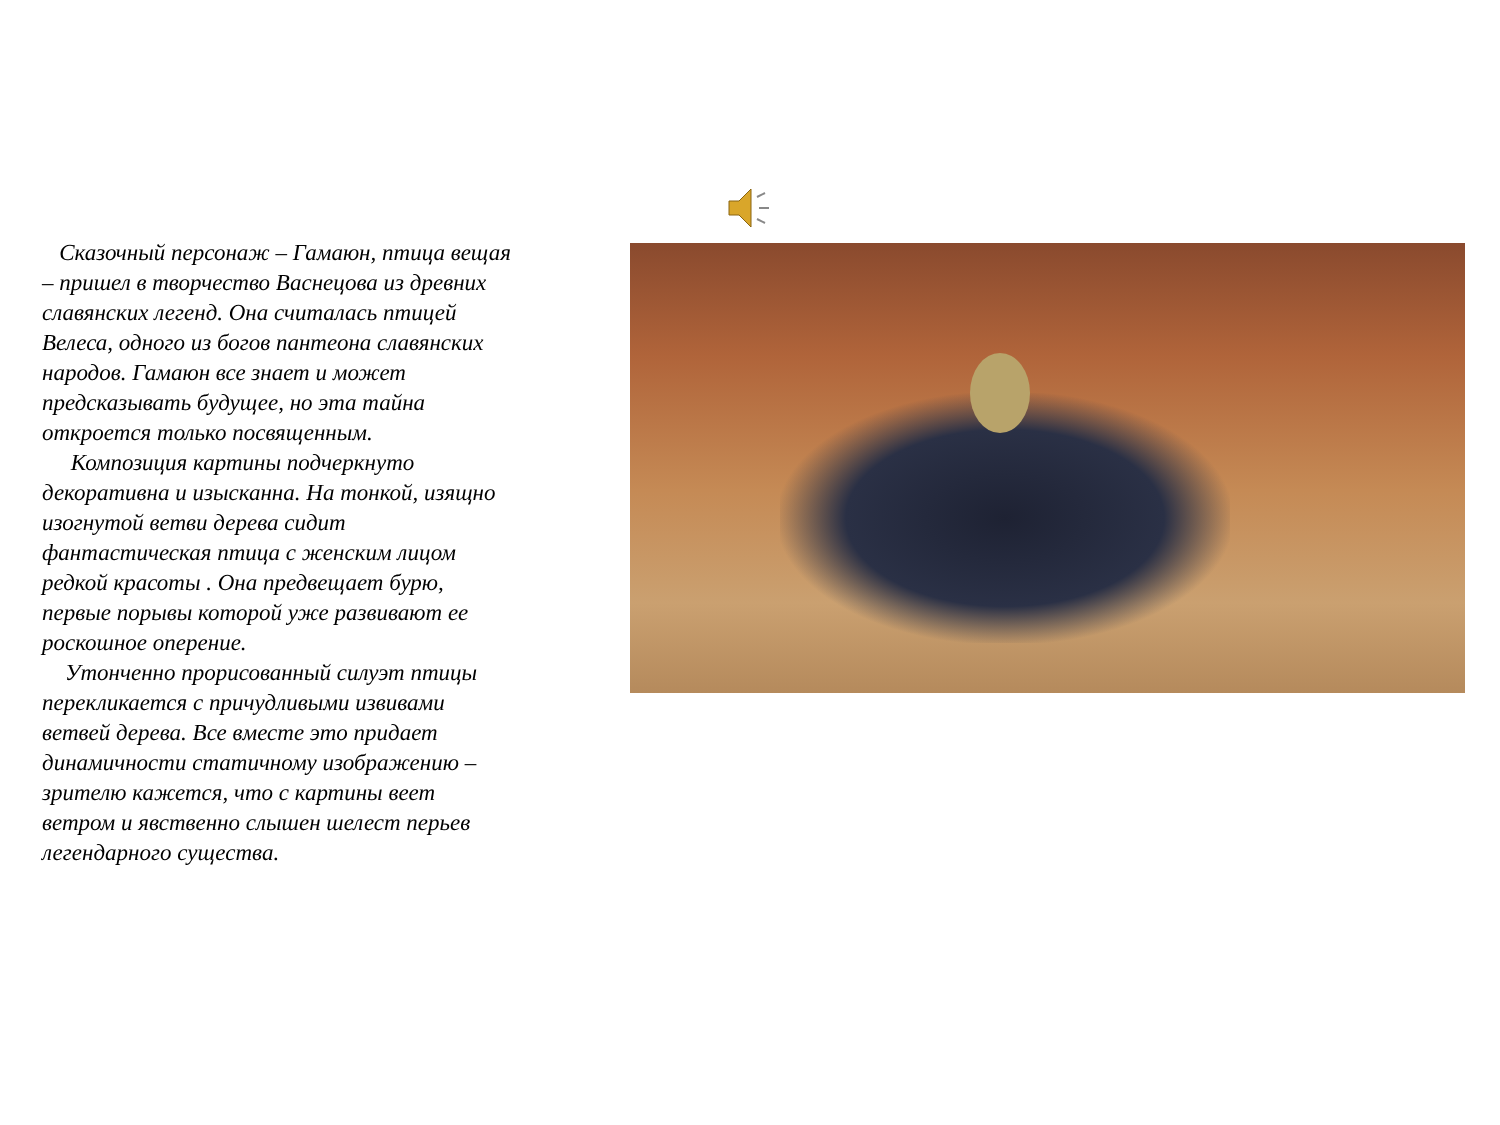Сказочный персонаж – Гамаюн, птица вещая – пришел в творчество Васнецова из древних славянских легенд. Она считалась птицей Велеса, одного из богов пантеона славянских народов. Гамаюн все знает и может предсказывать будущее, но эта тайна откроется только посвященным.
Композиция картины подчеркнуто декоративна и изысканна. На тонкой, изящно изогнутой ветви дерева сидит фантастическая птица с женским лицом редкой красоты . Она предвещает бурю, первые порывы которой уже развивают ее роскошное оперение.
Утонченно прорисованный силуэт птицы перекликается с причудливыми извивами ветвей дерева. Все вместе это придает динамичности статичному изображению – зрителю кажется, что с картины веет ветром и явственно слышен шелест перьев легендарного существа.